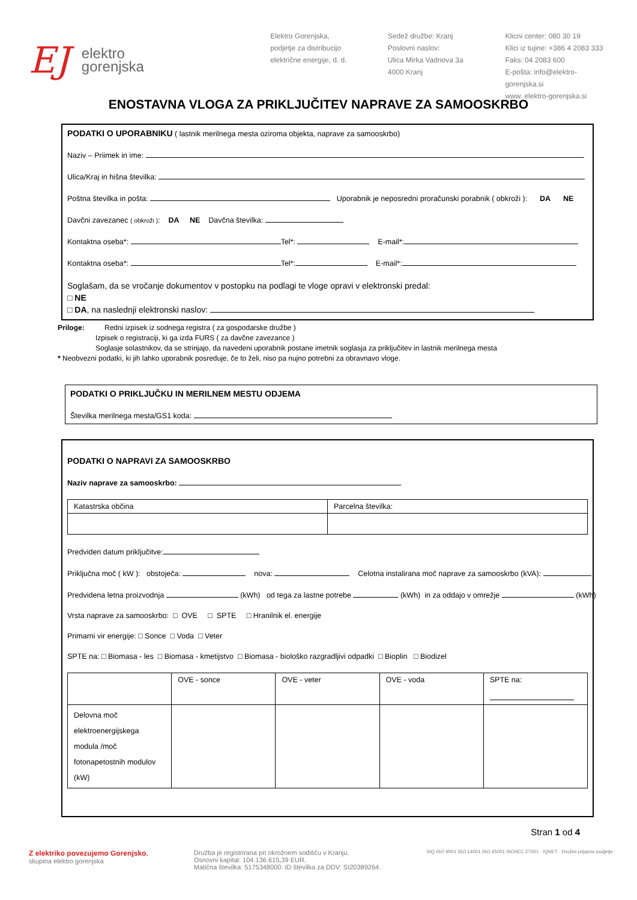EJ elektro
gorenjska
Elektro Gorenjska,
podjetje za distribucijo
električne energije, d. d.
Sedež družbe: Kranj
Poslovni naslov:
Ulica Mirka Vadnova 3a
4000 Kranj
Klicni center: 080 30 19
Klici iz tujine: +386 4 2083 333
Faks: 04 2083 600
E-pošta: info@elektro-gorenjska.si
www. elektro-gorenjska.si
ENOSTAVNA VLOGA ZA PRIKLJUČITEV NAPRAVE ZA SAMOOSKRBO
PODATKI O UPORABNIKU ( lastnik merilnega mesta oziroma objekta, naprave za samooskrbo)
Naziv – Priimek in ime:
Ulica/Kraj in hišna številka:
Poštna številka in pošta: Uporabnik je neposredni proračunski porabnik ( obkroži ): DA NE
Davčni zavezanec ( obkroži ): DA NE Davčna številka:
Kontaktna oseba*: Tel*: E-mail*:
Kontaktna oseba*: Tel*: E-mail*:
Soglašam, da se vročanje dokumentov v postopku na podlagi te vloge opravi v elektronski predal:
□ NE
□ DA, na naslednji elektronski naslov:
Priloge: Redni izpisek iz sodnega registra ( za gospodarske družbe )
Izpisek o registraciji, ki ga izda FURS ( za davčne zavezance )
Soglasje solastnikov, da se strinjajo, da navedeni uporabnik postane imetnik soglasja za priključitev in lastnik merilnega mesta
* Neobvezni podatki, ki jih lahko uporabnik posreduje, če to želi, niso pa nujno potrebni za obravnavo vloge.
PODATKI O PRIKLJUČKU IN MERILNEM MESTU ODJEMA
Številka merilnega mesta/GS1 koda:
PODATKI O NAPRAVI ZA SAMOOSKRBO
Naziv naprave za samooskrbo:
| Katastrska občina | Parcelna številka: |
Predviden datum priključitve:
Priključna moč ( kW ): obstoječa: nova: Celotna instalirana moč naprave za samooskrbo (kVA):
Predvidena letna proizvodnja (kWh) od tega za lastne potrebe (kWh) in za oddajo v omrežje (kWh)
Vrsta naprave za samooskrbo: □ OVE □ SPTE □ Hranilnik el. energije
Primarni vir energije: □ Sonce □ Voda □ Veter
SPTE na: □ Biomasa - les □ Biomasa - kmetijstvo □ Biomasa - biološko razgradljivi odpadki □ Bioplin □ Biodizel
| | OVE - sonce | OVE - veter | OVE - voda | SPTE na: |
| Delovna moč elektroenergijskega modula /moč fotonapetostnih modulov (kW) | | | | |
Stran 1 od 4
Z elektriko povezujemo Gorenjsko.
skupina elektro gorenjska
Družba je registrirana pri okrožnem sodišču v Kranju.
Osnovni kapital: 104.136.615,39 EUR.
Matična številka: 5175348000. ID številka za DDV: SI20389264.
SIQ ISO 9001 ISO 14001 ISO 45001 ISO/IEC 27001 · IQNET · Družini prijazno podjetje